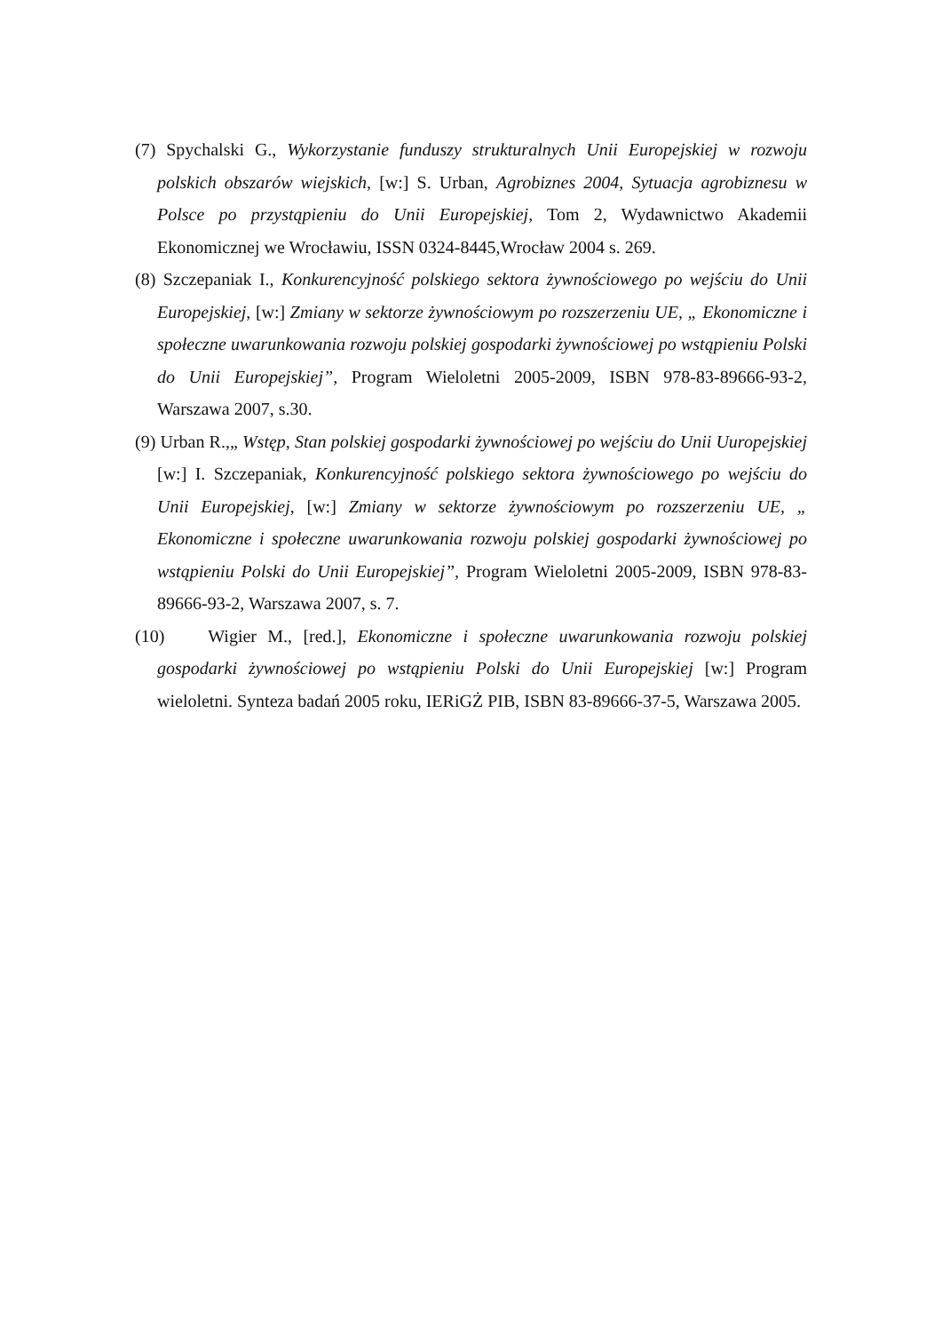(7) Spychalski G., Wykorzystanie funduszy strukturalnych Unii Europejskiej w rozwoju polskich obszarów wiejskich, [w:] S. Urban, Agrobiznes 2004, Sytuacja agrobiznesu w Polsce po przystąpieniu do Unii Europejskiej, Tom 2, Wydawnictwo Akademii Ekonomicznej we Wrocławiu, ISSN 0324-8445,Wrocław 2004 s. 269.
(8) Szczepaniak I., Konkurencyjność polskiego sektora żywnościowego po wejściu do Unii Europejskiej, [w:] Zmiany w sektorze żywnościowym po rozszerzeniu UE, „ Ekonomiczne i społeczne uwarunkowania rozwoju polskiej gospodarki żywnościowej po wstąpieniu Polski do Unii Europejskiej”, Program Wieloletni 2005-2009, ISBN 978-83-89666-93-2, Warszawa 2007, s.30.
(9) Urban R.,„ Wstęp, Stan polskiej gospodarki żywnościowej po wejściu do Unii Uuropejskiej [w:] I. Szczepaniak, Konkurencyjność polskiego sektora żywnościowego po wejściu do Unii Europejskiej, [w:] Zmiany w sektorze żywnościowym po rozszerzeniu UE, „ Ekonomiczne i społeczne uwarunkowania rozwoju polskiej gospodarki żywnościowej po wstąpieniu Polski do Unii Europejskiej”, Program Wieloletni 2005-2009, ISBN 978-83-89666-93-2, Warszawa 2007, s. 7.
(10) Wigier M., [red.], Ekonomiczne i społeczne uwarunkowania rozwoju polskiej gospodarki żywnościowej po wstąpieniu Polski do Unii Europejskiej [w:] Program wieloletni. Synteza badań 2005 roku, IERiGŻ PIB, ISBN 83-89666-37-5, Warszawa 2005.